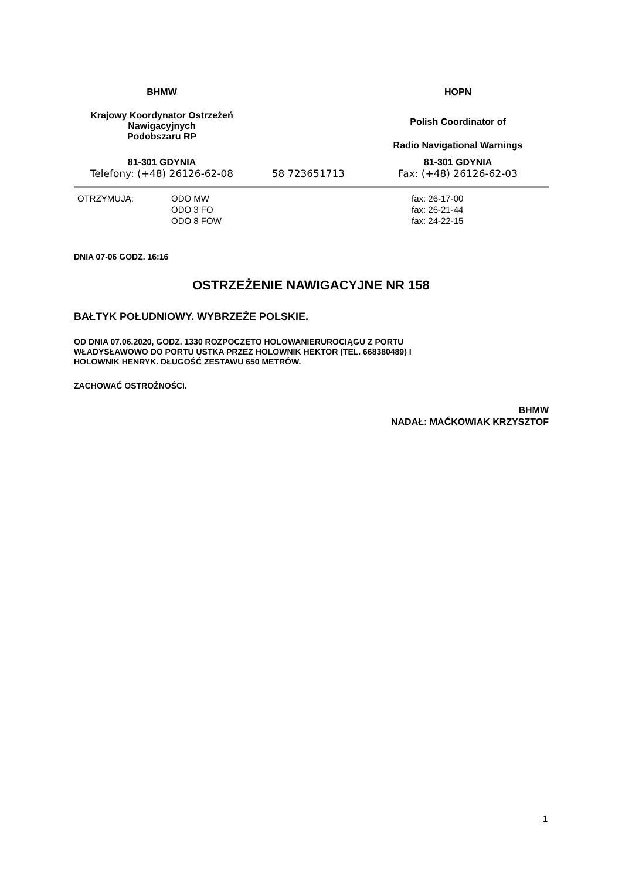| BHMW | | HOPN |
| Krajowy Koordynator Ostrzeżeń Nawigacyjnych Podobszaru RP | | Polish Coordinator of Radio Navigational Warnings |
| 81-301 GDYNIA Telefony: (+48) 26126-62-08 | 58 723651713 | 81-301 GDYNIA Fax: (+48) 26126-62-03 |
| OTRZYMUJĄ: | ODO MW ODO 3 FO ODO 8 FOW | fax: 26-17-00 fax: 26-21-44 fax: 24-22-15 |
DNIA 07-06 GODZ. 16:16
OSTRZEŻENIE NAWIGACYJNE NR 158
BAŁTYK POŁUDNIOWY. WYBRZEŻE POLSKIE.
OD DNIA 07.06.2020, GODZ. 1330 ROZPOCZĘTO HOLOWANIERUROCIĄGU Z PORTU
WŁADYSŁAWOWO DO PORTU USTKA PRZEZ HOLOWNIK HEKTOR (TEL. 668380489) I
HOLOWNIK HENRYK. DŁUGOŚĆ ZESTAWU 650 METRÓW.
ZACHOWAĆ OSTROŻNOŚCI.
BHMW
NADAŁ: MAĆKOWIAK KRZYSZTOF
1